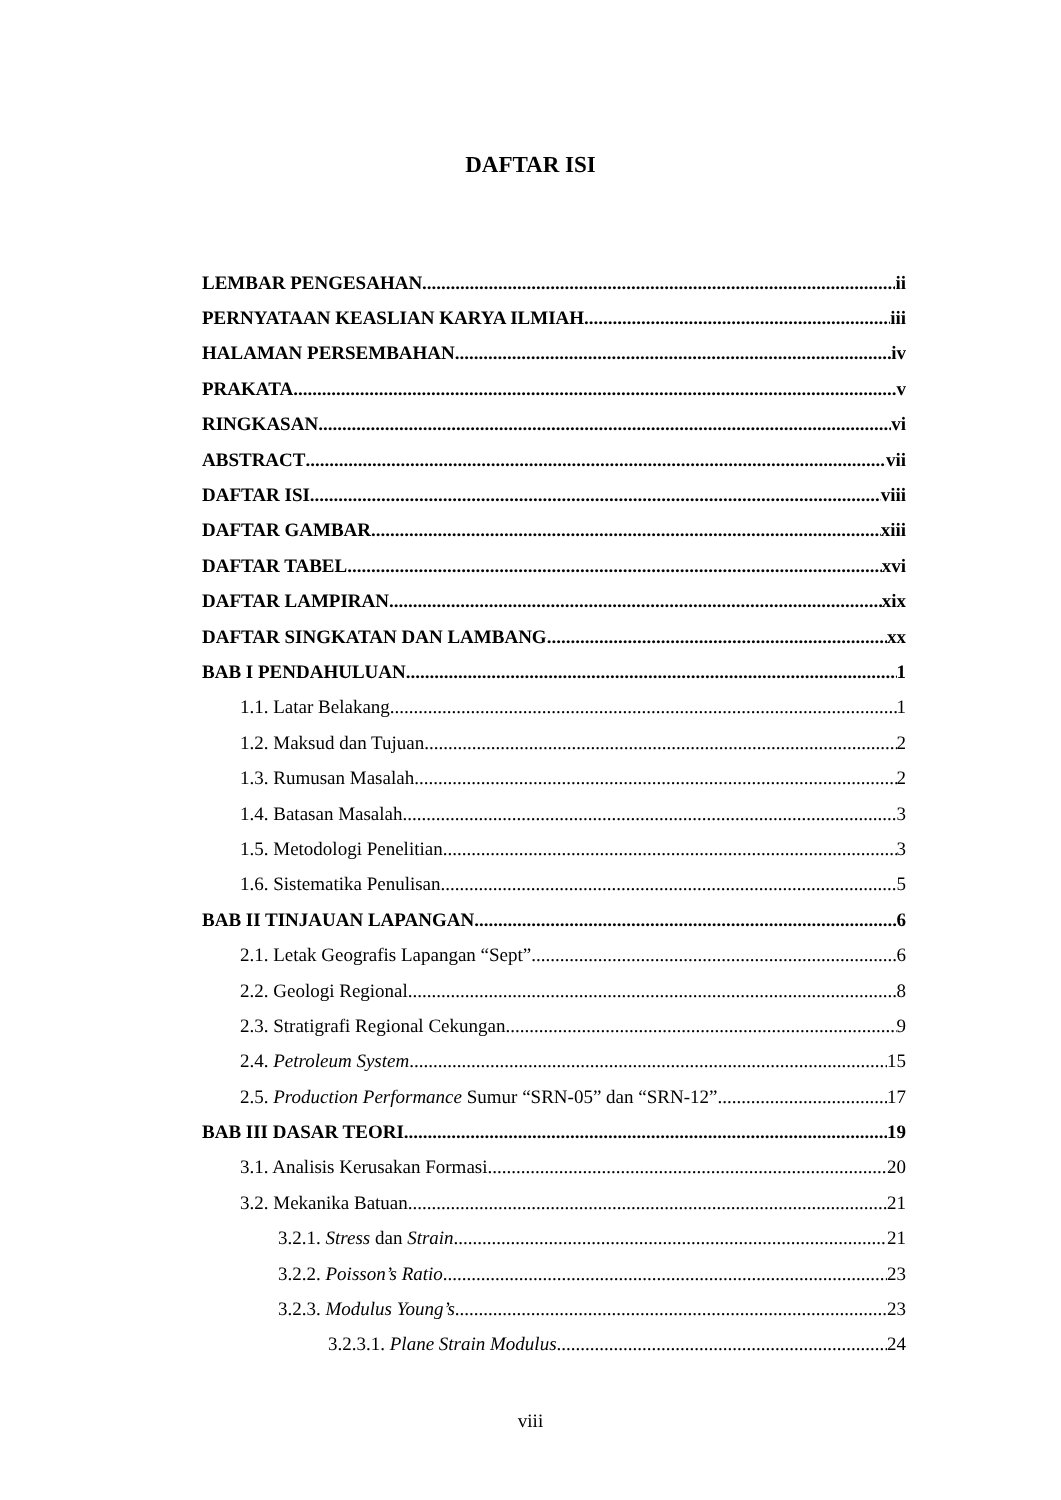DAFTAR ISI
LEMBAR PENGESAHAN ii
PERNYATAAN KEASLIAN KARYA ILMIAH iii
HALAMAN PERSEMBAHAN iv
PRAKATA v
RINGKASAN vi
ABSTRACT vii
DAFTAR ISI viii
DAFTAR GAMBAR xiii
DAFTAR TABEL xvi
DAFTAR LAMPIRAN xix
DAFTAR SINGKATAN DAN LAMBANG xx
BAB I PENDAHULUAN 1
1.1. Latar Belakang 1
1.2. Maksud dan Tujuan 2
1.3. Rumusan Masalah 2
1.4. Batasan Masalah 3
1.5. Metodologi Penelitian 3
1.6. Sistematika Penulisan 5
BAB II TINJAUAN LAPANGAN 6
2.1. Letak Geografis Lapangan “Sept” 6
2.2. Geologi Regional 8
2.3. Stratigrafi Regional Cekungan 9
2.4. Petroleum System 15
2.5. Production Performance Sumur “SRN-05” dan “SRN-12” 17
BAB III DASAR TEORI 19
3.1. Analisis Kerusakan Formasi 20
3.2. Mekanika Batuan 21
3.2.1. Stress dan Strain 21
3.2.2. Poisson’s Ratio 23
3.2.3. Modulus Young’s 23
3.2.3.1. Plane Strain Modulus 24
viii